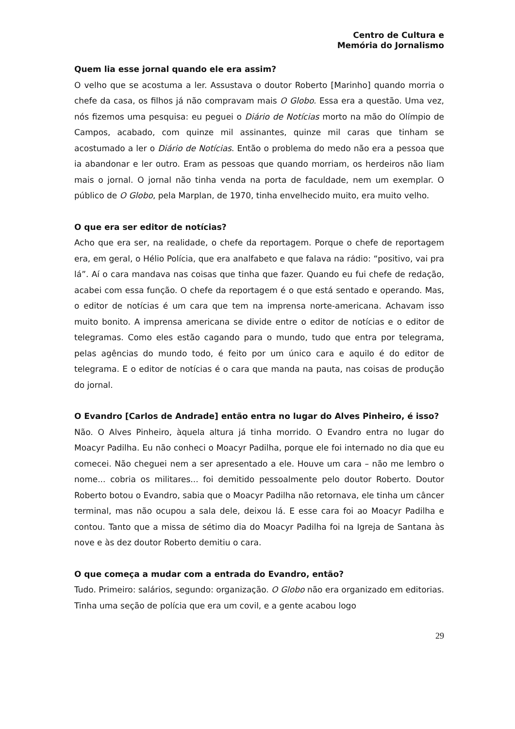Centro de Cultura e
Memória do Jornalismo
Quem lia esse jornal quando ele era assim?
O velho que se acostuma a ler. Assustava o doutor Roberto [Marinho] quando morria o chefe da casa, os filhos já não compravam mais O Globo. Essa era a questão. Uma vez, nós fizemos uma pesquisa: eu peguei o Diário de Notícias morto na mão do Olímpio de Campos, acabado, com quinze mil assinantes, quinze mil caras que tinham se acostumado a ler o Diário de Notícias. Então o problema do medo não era a pessoa que ia abandonar e ler outro. Eram as pessoas que quando morriam, os herdeiros não liam mais o jornal. O jornal não tinha venda na porta de faculdade, nem um exemplar. O público de O Globo, pela Marplan, de 1970, tinha envelhecido muito, era muito velho.
O que era ser editor de notícias?
Acho que era ser, na realidade, o chefe da reportagem. Porque o chefe de reportagem era, em geral, o Hélio Polícia, que era analfabeto e que falava na rádio: “positivo, vai pra lá”. Aí o cara mandava nas coisas que tinha que fazer. Quando eu fui chefe de redação, acabei com essa função. O chefe da reportagem é o que está sentado e operando. Mas, o editor de notícias é um cara que tem na imprensa norte-americana. Achavam isso muito bonito. A imprensa americana se divide entre o editor de notícias e o editor de telegramas. Como eles estão cagando para o mundo, tudo que entra por telegrama, pelas agências do mundo todo, é feito por um único cara e aquilo é do editor de telegrama. E o editor de notícias é o cara que manda na pauta, nas coisas de produção do jornal.
O Evandro [Carlos de Andrade] então entra no lugar do Alves Pinheiro, é isso?
Não. O Alves Pinheiro, àquela altura já tinha morrido. O Evandro entra no lugar do Moacyr Padilha. Eu não conheci o Moacyr Padilha, porque ele foi internado no dia que eu comecei. Não cheguei nem a ser apresentado a ele. Houve um cara – não me lembro o nome... cobria os militares... foi demitido pessoalmente pelo doutor Roberto. Doutor Roberto botou o Evandro, sabia que o Moacyr Padilha não retornava, ele tinha um câncer terminal, mas não ocupou a sala dele, deixou lá. E esse cara foi ao Moacyr Padilha e contou. Tanto que a missa de sétimo dia do Moacyr Padilha foi na Igreja de Santana às nove e às dez doutor Roberto demitiu o cara.
O que começa a mudar com a entrada do Evandro, então?
Tudo. Primeiro: salários, segundo: organização. O Globo não era organizado em editorias. Tinha uma seção de polícia que era um covil, e a gente acabou logo
29